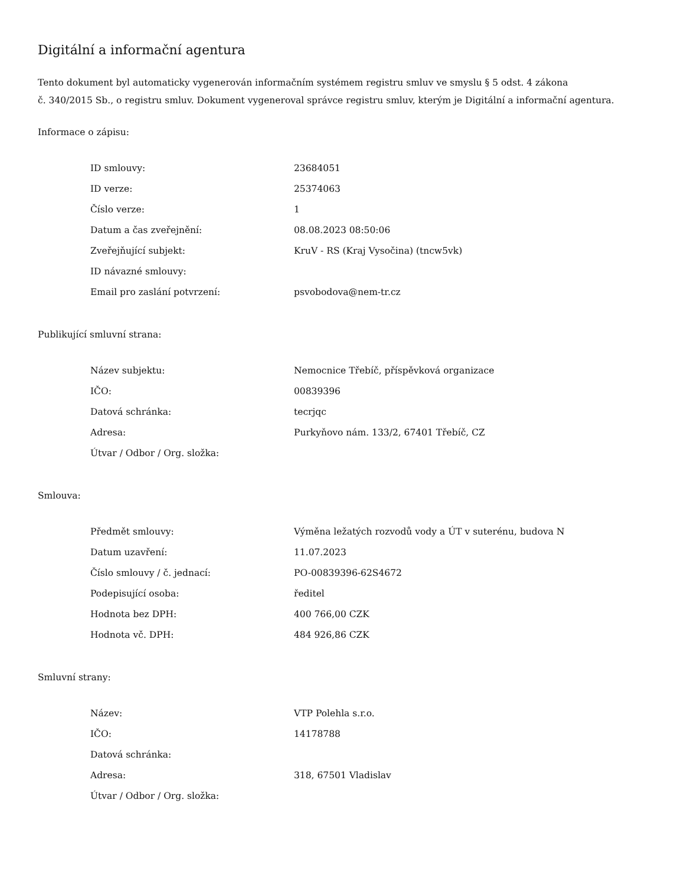Digitální a informační agentura
Tento dokument byl automaticky vygenerován informačním systémem registru smluv ve smyslu § 5 odst. 4 zákona
č. 340/2015 Sb., o registru smluv. Dokument vygeneroval správce registru smluv, kterým je Digitální a informační agentura.
Informace o zápisu:
| ID smlouvy: | 23684051 |
| ID verze: | 25374063 |
| Číslo verze: | 1 |
| Datum a čas zveřejnění: | 08.08.2023 08:50:06 |
| Zveřejňující subjekt: | KruV - RS (Kraj Vysočina) (tncw5vk) |
| ID návazné smlouvy: | |
| Email pro zaslání potvrzení: | psvobodova@nem-tr.cz |
Publikující smluvní strana:
| Název subjektu: | Nemocnice Třebíč, příspěvková organizace |
| IČO: | 00839396 |
| Datová schránka: | tecrjqc |
| Adresa: | Purkyňovo nám. 133/2, 67401 Třebíč, CZ |
| Útvar / Odbor / Org. složka: | |
Smlouva:
| Předmět smlouvy: | Výměna ležatých rozvodů vody a ÚT v suterénu, budova N |
| Datum uzavření: | 11.07.2023 |
| Číslo smlouvy / č. jednací: | PO-00839396-62S4672 |
| Podepisující osoba: | ředitel |
| Hodnota bez DPH: | 400 766,00 CZK |
| Hodnota vč. DPH: | 484 926,86 CZK |
Smluvní strany:
| Název: | VTP Polehla s.r.o. |
| IČO: | 14178788 |
| Datová schránka: | |
| Adresa: | 318, 67501 Vladislav |
| Útvar / Odbor / Org. složka: | |